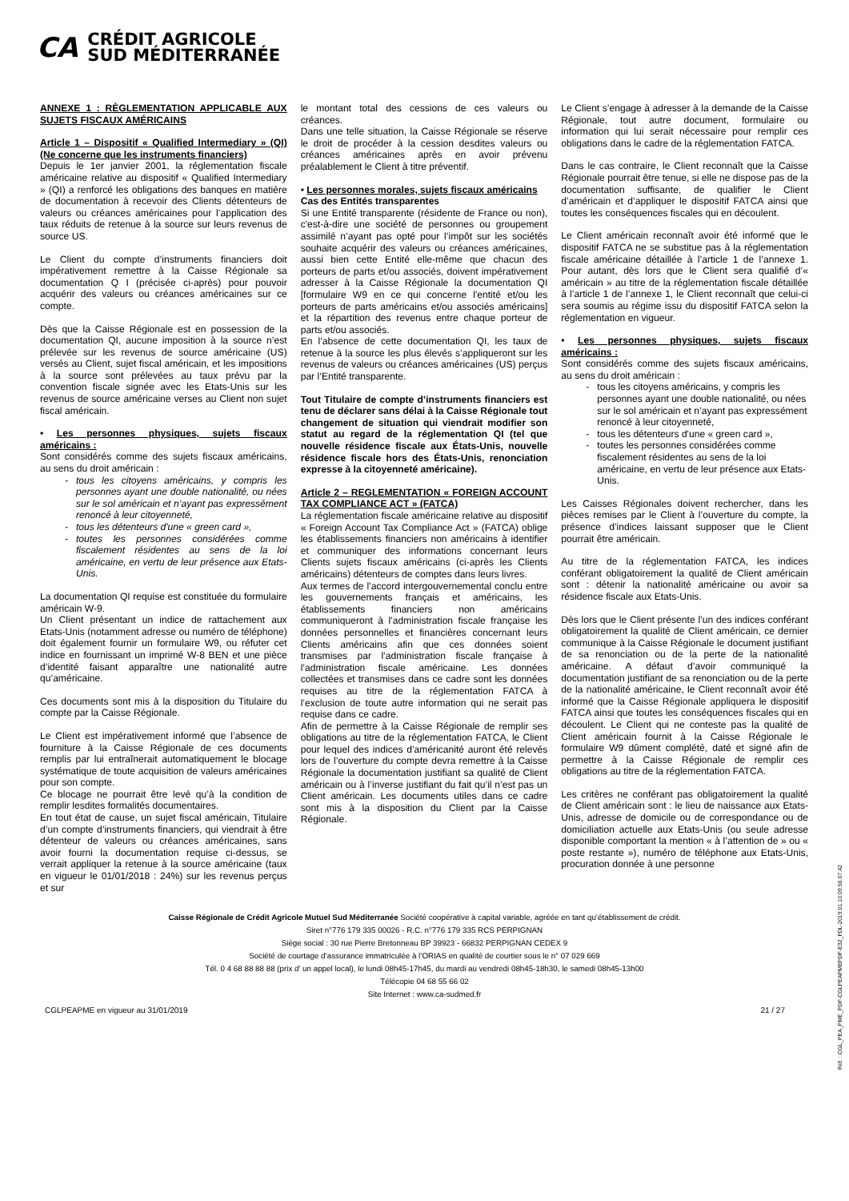CA
CRÉDIT AGRICOLE
SUD MÉDITERRANÉE
ANNEXE 1 : RÈGLEMENTATION APPLICABLE AUX SUJETS FISCAUX AMÉRICAINS
Article 1 – Dispositif « Qualified Intermediary » (QI) (Ne concerne que les instruments financiers)
Depuis le 1er janvier 2001, la réglementation fiscale américaine relative au dispositif « Qualified Intermediary » (QI) a renforcé les obligations des banques en matière de documentation à recevoir des Clients détenteurs de valeurs ou créances américaines pour l’application des taux réduits de retenue à la source sur leurs revenus de source US.
Le Client du compte d’instruments financiers doit impérativement remettre à la Caisse Régionale sa documentation Q I (précisée ci-après) pour pouvoir acquérir des valeurs ou créances américaines sur ce compte.
Dès que la Caisse Régionale est en possession de la documentation QI, aucune imposition à la source n’est prélevée sur les revenus de source américaine (US) versés au Client, sujet fiscal américain, et les impositions à la source sont prélevées au taux prévu par la convention fiscale signée avec les Etats-Unis sur les revenus de source américaine verses au Client non sujet fiscal américain.
• Les personnes physiques, sujets fiscaux américains :
Sont considérés comme des sujets fiscaux américains, au sens du droit américain :
tous les citoyens américains, y compris les personnes ayant une double nationalité, ou nées sur le sol américain et n’ayant pas expressément renoncé à leur citoyenneté,
tous les détenteurs d'une « green card »,
toutes les personnes considérées comme fiscalement résidentes au sens de la loi américaine, en vertu de leur présence aux Etats-Unis.
La documentation QI requise est constituée du formulaire américain W-9.
Un Client présentant un indice de rattachement aux Etats-Unis (notamment adresse ou numéro de téléphone) doit également fournir un formulaire W9, ou réfuter cet indice en fournissant un imprimé W-8 BEN et une pièce d’identité faisant apparaître une nationalité autre qu’américaine.
Ces documents sont mis à la disposition du Titulaire du compte par la Caisse Régionale.
Le Client est impérativement informé que l’absence de fourniture à la Caisse Régionale de ces documents remplis par lui entraînerait automatiquement le blocage systématique de toute acquisition de valeurs américaines pour son compte.
Ce blocage ne pourrait être levé qu’à la condition de remplir lesdites formalités documentaires.
En tout état de cause, un sujet fiscal américain, Titulaire d’un compte d’instruments financiers, qui viendrait à être détenteur de valeurs ou créances américaines, sans avoir fourni la documentation requise ci-dessus, se verrait appliquer la retenue à la source américaine (taux en vigueur le 01/01/2018 : 24%) sur les revenus perçus et sur
le montant total des cessions de ces valeurs ou créances.
Dans une telle situation, la Caisse Régionale se réserve le droit de procéder à la cession desdites valeurs ou créances américaines après en avoir prévenu préalablement le Client à titre préventif.
• Les personnes morales, sujets fiscaux américains
Cas des Entités transparentes
Si une Entité transparente (résidente de France ou non), c'est-à-dire une société de personnes ou groupement assimilé n’ayant pas opté pour l’impôt sur les sociétés souhaite acquérir des valeurs ou créances américaines, aussi bien cette Entité elle-même que chacun des porteurs de parts et/ou associés, doivent impérativement adresser à la Caisse Régionale la documentation QI [formulaire W9 en ce qui concerne l'entité et/ou les porteurs de parts américains et/ou associés américains] et la répartition des revenus entre chaque porteur de parts et/ou associés.
En l’absence de cette documentation QI, les taux de retenue à la source les plus élevés s’appliqueront sur les revenus de valeurs ou créances américaines (US) perçus par l’Entité transparente.
Tout Titulaire de compte d’instruments financiers est tenu de déclarer sans délai à la Caisse Régionale tout changement de situation qui viendrait modifier son statut au regard de la réglementation QI (tel que nouvelle résidence fiscale aux États-Unis, nouvelle résidence fiscale hors des États-Unis, renonciation expresse à la citoyenneté américaine).
Article 2 – REGLEMENTATION « FOREIGN ACCOUNT TAX COMPLIANCE ACT » (FATCA)
La réglementation fiscale américaine relative au dispositif « Foreign Account Tax Compliance Act » (FATCA) oblige les établissements financiers non américains à identifier et communiquer des informations concernant leurs Clients sujets fiscaux américains (ci-après les Clients américains) détenteurs de comptes dans leurs livres.
Aux termes de l’accord intergouvernemental conclu entre les gouvernements français et américains, les établissements financiers non américains communiqueront à l’administration fiscale française les données personnelles et financières concernant leurs Clients américains afin que ces données soient transmises par l’administration fiscale française à l’administration fiscale américaine. Les données collectées et transmises dans ce cadre sont les données requises au titre de la réglementation FATCA à l’exclusion de toute autre information qui ne serait pas requise dans ce cadre.
Afin de permettre à la Caisse Régionale de remplir ses obligations au titre de la réglementation FATCA, le Client pour lequel des indices d’américanité auront été relevés lors de l’ouverture du compte devra remettre à la Caisse Régionale la documentation justifiant sa qualité de Client américain ou à l’inverse justifiant du fait qu’il n’est pas un Client américain. Les documents utiles dans ce cadre sont mis à la disposition du Client par la Caisse Régionale.
Le Client s’engage à adresser à la demande de la Caisse Régionale, tout autre document, formulaire ou information qui lui serait nécessaire pour remplir ces obligations dans le cadre de la réglementation FATCA.
Dans le cas contraire, le Client reconnaît que la Caisse Régionale pourrait être tenue, si elle ne dispose pas de la documentation suffisante, de qualifier le Client d’américain et d’appliquer le dispositif FATCA ainsi que toutes les conséquences fiscales qui en découlent.
Le Client américain reconnaît avoir été informé que le dispositif FATCA ne se substitue pas à la réglementation fiscale américaine détaillée à l’article 1 de l’annexe 1. Pour autant, dès lors que le Client sera qualifié d’« américain » au titre de la réglementation fiscale détaillée à l’article 1 de l’annexe 1, le Client reconnaît que celui-ci sera soumis au régime issu du dispositif FATCA selon la réglementation en vigueur.
• Les personnes physiques, sujets fiscaux américains :
Sont considérés comme des sujets fiscaux américains, au sens du droit américain :
tous les citoyens américains, y compris les personnes ayant une double nationalité, ou nées sur le sol américain et n’ayant pas expressément renoncé à leur citoyenneté,
tous les détenteurs d'une « green card »,
toutes les personnes considérées comme fiscalement résidentes au sens de la loi américaine, en vertu de leur présence aux Etats-Unis.
Les Caisses Régionales doivent rechercher, dans les pièces remises par le Client à l’ouverture du compte, la présence d’indices laissant supposer que le Client pourrait être américain.
Au titre de la réglementation FATCA, les indices conférant obligatoirement la qualité de Client américain sont : détenir la nationalité américaine ou avoir sa résidence fiscale aux Etats-Unis.
Dès lors que le Client présente l’un des indices conférant obligatoirement la qualité de Client américain, ce dernier communique à la Caisse Régionale le document justifiant de sa renonciation ou de la perte de la nationalité américaine. A défaut d’avoir communiqué la documentation justifiant de sa renonciation ou de la perte de la nationalité américaine, le Client reconnaît avoir été informé que la Caisse Régionale appliquera le dispositif FATCA ainsi que toutes les conséquences fiscales qui en découlent. Le Client qui ne conteste pas la qualité de Client américain fournit à la Caisse Régionale le formulaire W9 dûment complété, daté et signé afin de permettre à la Caisse Régionale de remplir ces obligations au titre de la réglementation FATCA.
Les critères ne conférant pas obligatoirement la qualité de Client américain sont : le lieu de naissance aux Etats-Unis, adresse de domicile ou de correspondance ou de domiciliation actuelle aux Etats-Unis (ou seule adresse disponible comportant la mention « à l’attention de » ou « poste restante »), numéro de téléphone aux Etats-Unis, procuration donnée à une personne
Caisse Régionale de Crédit Agricole Mutuel Sud Méditerranée Société coopérative à capital variable, agréée en tant qu’établissement de crédit.
Siret n°776 179 335 00026 - R.C. n°776 179 335 RCS PERPIGNAN
Siège social : 30 rue Pierre Bretonneau BP 39923 - 66832 PERPIGNAN CEDEX 9
Société de courtage d’assurance immatriculée à l’ORIAS en qualité de courtier sous le n° 07 029 669
Tél. 0 4 68 88 88 88 (prix d’ un appel local), le lundi 08h45-17h45, du mardi au vendredi 08h45-18h30, le samedi 08h45-13h00
Télécopie 04 68 55 66 02
Site Internet : www.ca-sudmed.fr
CGLPEAPME en vigueur au 31/01/2019 21 / 27
Réf. : CGL_PEA_PME_PDF-CGLPEAPMEPDF-E32_FDL-2019.01.10.09.56.07.42